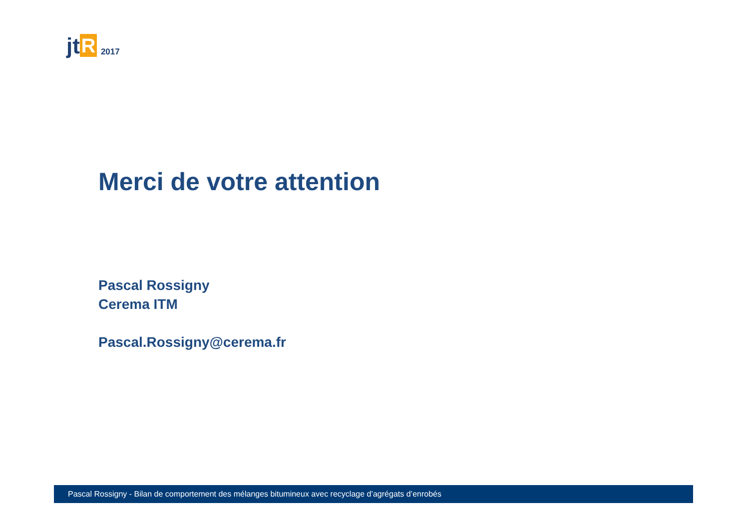jt R 2017
Merci de votre attention
Pascal Rossigny
Cerema ITM
Pascal.Rossigny@cerema.fr
Pascal Rossigny - Bilan de comportement des mélanges bitumineux avec recyclage d’agrégats d’enrobés